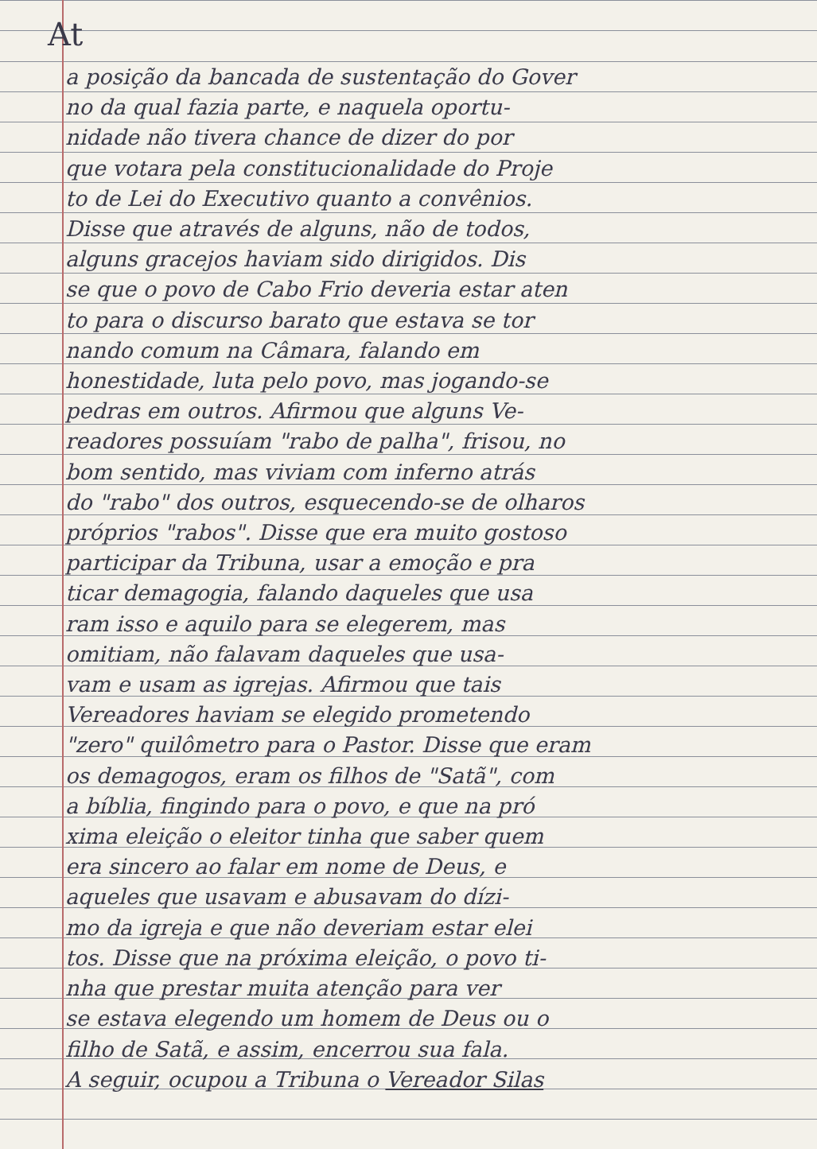At
a posição da bancada de sustentação do Gover
no da qual fazia parte, e naquela oportu-
nidade não tivera chance de dizer do por
que votara pela constitucionalidade do Proje
to de Lei do Executivo quanto a convênios.
Disse que através de alguns, não de todos,
alguns gracejos haviam sido dirigidos. Dis
se que o povo de Cabo Frio deveria estar aten
to para o discurso barato que estava se tor
nando comum na Câmara, falando em
honestidade, luta pelo povo, mas jogando-se
pedras em outros. Afirmou que alguns Ve-
readores possuíam "rabo de palha", frisou, no
bom sentido, mas viviam com inferno atrás
do "rabo" dos outros, esquecendo-se de olharos
próprios "rabos". Disse que era muito gostoso
participar da Tribuna, usar a emoção e pra
ticar demagogia, falando daqueles que usa
ram isso e aquilo para se elegerem, mas
omitiam, não falavam daqueles que usa-
vam e usam as igrejas. Afirmou que tais
Vereadores haviam se elegido prometendo
"zero" quilômetro para o Pastor. Disse que eram
os demagogos, eram os filhos de "Satã", com
a bíblia, fingindo para o povo, e que na pró
xima eleição o eleitor tinha que saber quem
era sincero ao falar em nome de Deus, e
aqueles que usavam e abusavam do dízi-
mo da igreja e que não deveriam estar elei
tos. Disse que na próxima eleição, o povo ti-
nha que prestar muita atenção para ver
se estava elegendo um homem de Deus ou o
filho de Satã, e assim, encerrou sua fala.
A seguir, ocupou a Tribuna o Vereador Silas